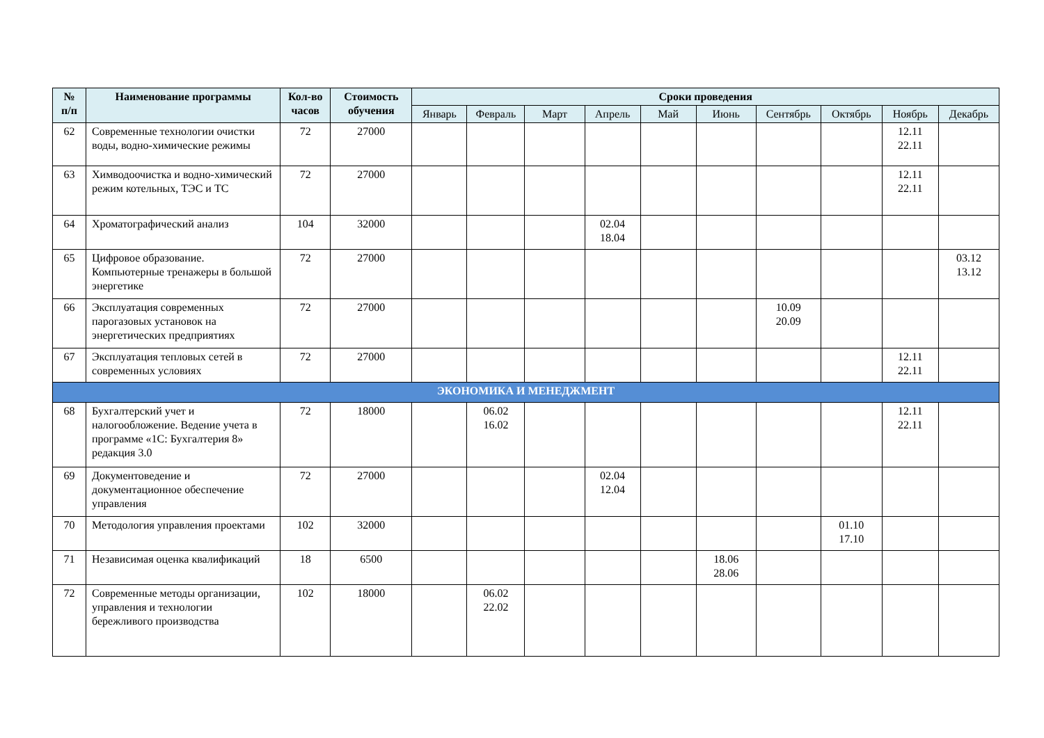| № п/п | Наименование программы | Кол-во часов | Стоимость обучения | Сроки проведения | | | | | | | | | |
| --- | --- | --- | --- | --- | --- | --- | --- | --- | --- | --- | --- | --- | --- |
| | | | | Январь | Февраль | Март | Апрель | Май | Июнь | Сентябрь | Октябрь | Ноябрь | Декабрь |
| 62 | Современные технологии очистки воды, водно-химические режимы | 72 | 27000 | | | | | | | | | 12.11 22.11 | |
| 63 | Химводоочистка и водно-химический режим котельных, ТЭС и ТС | 72 | 27000 | | | | | | | | | 12.11 22.11 | |
| 64 | Хроматографический анализ | 104 | 32000 | | | | 02.04 18.04 | | | | | | |
| 65 | Цифровое образование. Компьютерные тренажеры в большой энергетике | 72 | 27000 | | | | | | | | | | 03.12 13.12 |
| 66 | Эксплуатация современных парогазовых установок на энергетических предприятиях | 72 | 27000 | | | | | | | 10.09 20.09 | | | |
| 67 | Эксплуатация тепловых сетей в современных условиях | 72 | 27000 | | | | | | | | | 12.11 22.11 | |
| ЭКОНОМИКА И МЕНЕДЖМЕНТ | | | | | | | | | | | | | |
| 68 | Бухгалтерский учет и налогообложение. Ведение учета в программе «1С: Бухгалтерия 8» редакция 3.0 | 72 | 18000 | | 06.02 16.02 | | | | | | | 12.11 22.11 | |
| 69 | Документоведение и документационное обеспечение управления | 72 | 27000 | | | | 02.04 12.04 | | | | | | |
| 70 | Методология управления проектами | 102 | 32000 | | | | | | | | 01.10 17.10 | | |
| 71 | Независимая оценка квалификаций | 18 | 6500 | | | | | | 18.06 28.06 | | | | |
| 72 | Современные методы организации, управления и технологии бережливого производства | 102 | 18000 | | 06.02 22.02 | | | | | | | | |